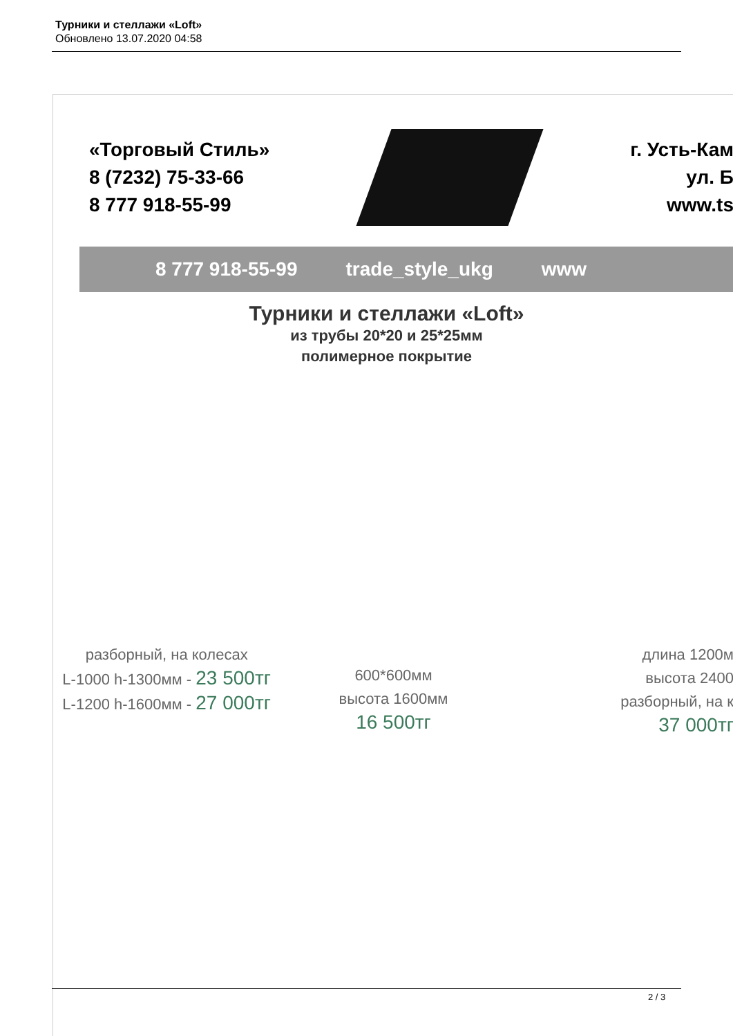Турники и стеллажи «Loft»
Обновлено 13.07.2020 04:58
«Торговый Стиль»
8 (7232) 75-33-66
8 777 918-55-99
г. Усть-Кам
ул. Б
www.ts
8 777 918-55-99 trade_style_ukg www
Турники и стеллажи «Loft»
из трубы 20*20 и 25*25мм
полимерное покрытие
разборный, на колесах
L-1000 h-1300мм - 23 500тг
L-1200 h-1600мм - 27 000тг
600*600мм
высота 1600мм
16 500тг
длина 1200м
высота 2400
разборный, на к
37 000тг
2 / 3